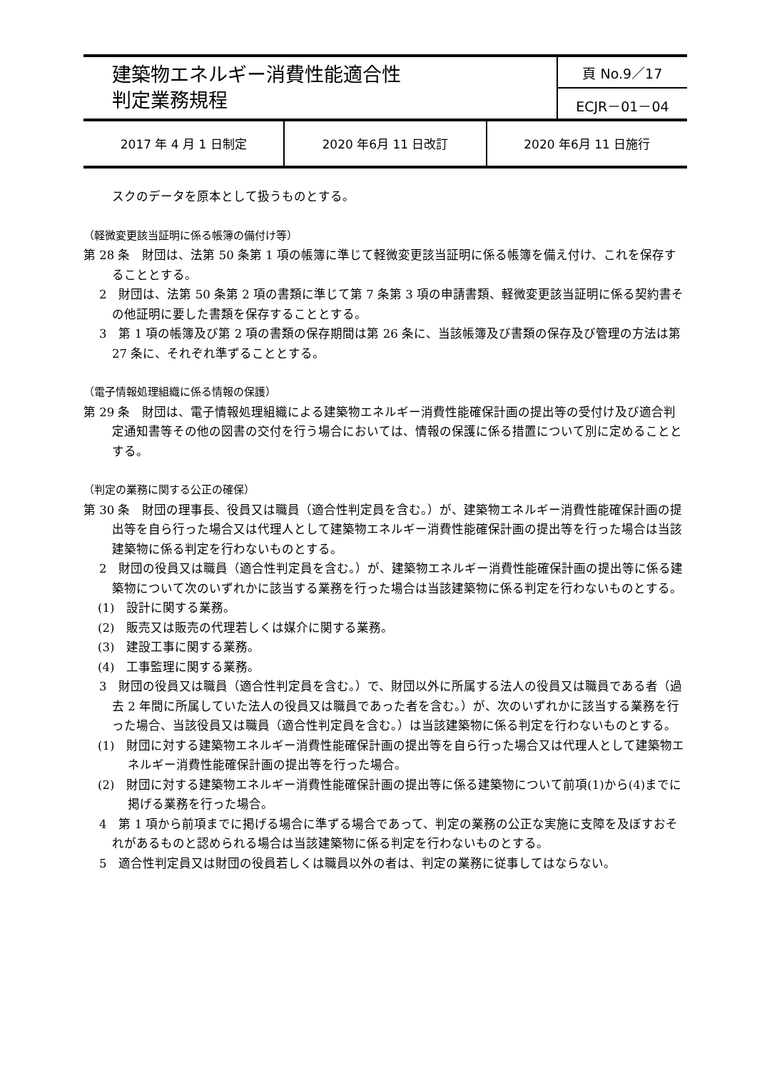| 建築物エネルギー消費性能適合性 判定業務規程 | 頁 No.9／17 |
| | ECJR－01－04 |
| 2017 年 4 月 1 日制定 | 2020 年6月 11 日改訂 | 2020 年6月 11 日施行 |
スクのデータを原本として扱うものとする。
（軽微変更該当証明に係る帳簿の備付け等）
第 28 条　財団は、法第 50 条第 1 項の帳簿に準じて軽微変更該当証明に係る帳簿を備え付け、これを保存することとする。
2　財団は、法第 50 条第 2 項の書類に準じて第 7 条第 3 項の申請書類、軽微変更該当証明に係る契約書その他証明に要した書類を保存することとする。
3　第 1 項の帳簿及び第 2 項の書類の保存期間は第 26 条に、当該帳簿及び書類の保存及び管理の方法は第 27 条に、それぞれ準ずることとする。
（電子情報処理組織に係る情報の保護）
第 29 条　財団は、電子情報処理組織による建築物エネルギー消費性能確保計画の提出等の受付け及び適合判定通知書等その他の図書の交付を行う場合においては、情報の保護に係る措置について別に定めることとする。
（判定の業務に関する公正の確保）
第 30 条　財団の理事長、役員又は職員（適合性判定員を含む。）が、建築物エネルギー消費性能確保計画の提出等を自ら行った場合又は代理人として建築物エネルギー消費性能確保計画の提出等を行った場合は当該建築物に係る判定を行わないものとする。
2　財団の役員又は職員（適合性判定員を含む。）が、建築物エネルギー消費性能確保計画の提出等に係る建築物について次のいずれかに該当する業務を行った場合は当該建築物に係る判定を行わないものとする。
(1)　設計に関する業務。
(2)　販売又は販売の代理若しくは媒介に関する業務。
(3)　建設工事に関する業務。
(4)　工事監理に関する業務。
3　財団の役員又は職員（適合性判定員を含む。）で、財団以外に所属する法人の役員又は職員である者（過去 2 年間に所属していた法人の役員又は職員であった者を含む。）が、次のいずれかに該当する業務を行った場合、当該役員又は職員（適合性判定員を含む。）は当該建築物に係る判定を行わないものとする。
(1)　財団に対する建築物エネルギー消費性能確保計画の提出等を自ら行った場合又は代理人として建築物エネルギー消費性能確保計画の提出等を行った場合。
(2)　財団に対する建築物エネルギー消費性能確保計画の提出等に係る建築物について前項(1)から(4)までに掲げる業務を行った場合。
4　第 1 項から前項までに掲げる場合に準ずる場合であって、判定の業務の公正な実施に支障を及ぼすおそれがあるものと認められる場合は当該建築物に係る判定を行わないものとする。
5　適合性判定員又は財団の役員若しくは職員以外の者は、判定の業務に従事してはならない。